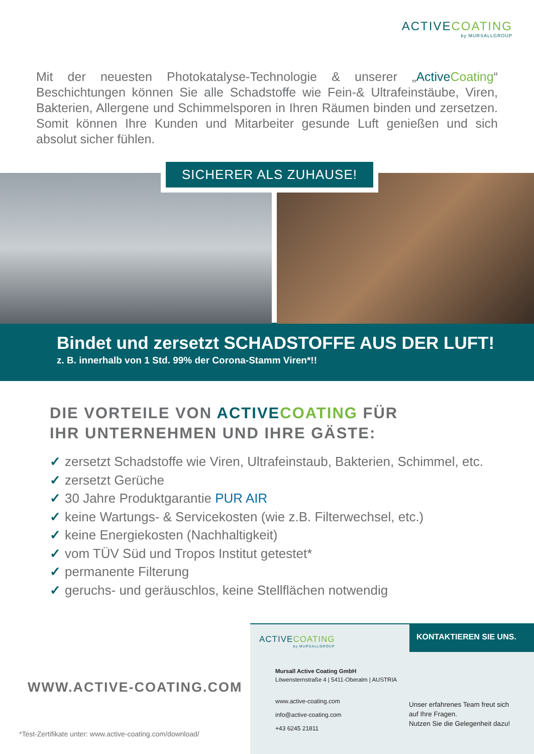ACTIVECOATING
by MURSALLGROUP
Mit der neuesten Photokatalyse-Technologie & unserer „Active Coating“ Beschichtungen können Sie alle Schadstoffe wie Fein-& Ultrafeinstäube, Viren, Bakterien, Allergene und Schimmelsporen in Ihren Räumen binden und zersetzen. Somit können Ihre Kunden und Mitarbeiter gesunde Luft genießen und sich absolut sicher fühlen.
SICHERER ALS ZUHAUSE!
Bindet und zersetzt SCHADSTOFFE AUS DER LUFT!
z. B. innerhalb von 1 Std. 99% der Corona-Stamm Viren*!!
DIE VORTEILE VON ACTIVE COATING FÜR
IHR UNTERNEHMEN UND IHRE GÄSTE:
✓ zersetzt Schadstoffe wie Viren, Ultrafeinstaub, Bakterien, Schimmel, etc.
✓ zersetzt Gerüche
✓ 30 Jahre Produktgarantie PUR AIR
✓ keine Wartungs- & Servicekosten (wie z.B. Filterwechsel, etc.)
✓ keine Energiekosten (Nachhaltigkeit)
✓ vom TÜV Süd und Tropos Institut getestet*
✓ permanente Filterung
✓ geruchs- und geräuschlos, keine Stellflächen notwendig
WWW.ACTIVE-COATING.COM
*Test-Zertifikate unter: www.active-coating.com/download/
ACTIVECOATING
by MURSALLGROUP
KONTAKTIEREN SIE UNS.
Mursall Active Coating GmbH
Löwensternstraße 4 | 5411-Oberalm | AUSTRIA
www.active-coating.com
info@active-coating.com
+43 6245 21811
Unser erfahrenes Team freut sich
auf Ihre Fragen.
Nutzen Sie die Gelegenheit dazu!